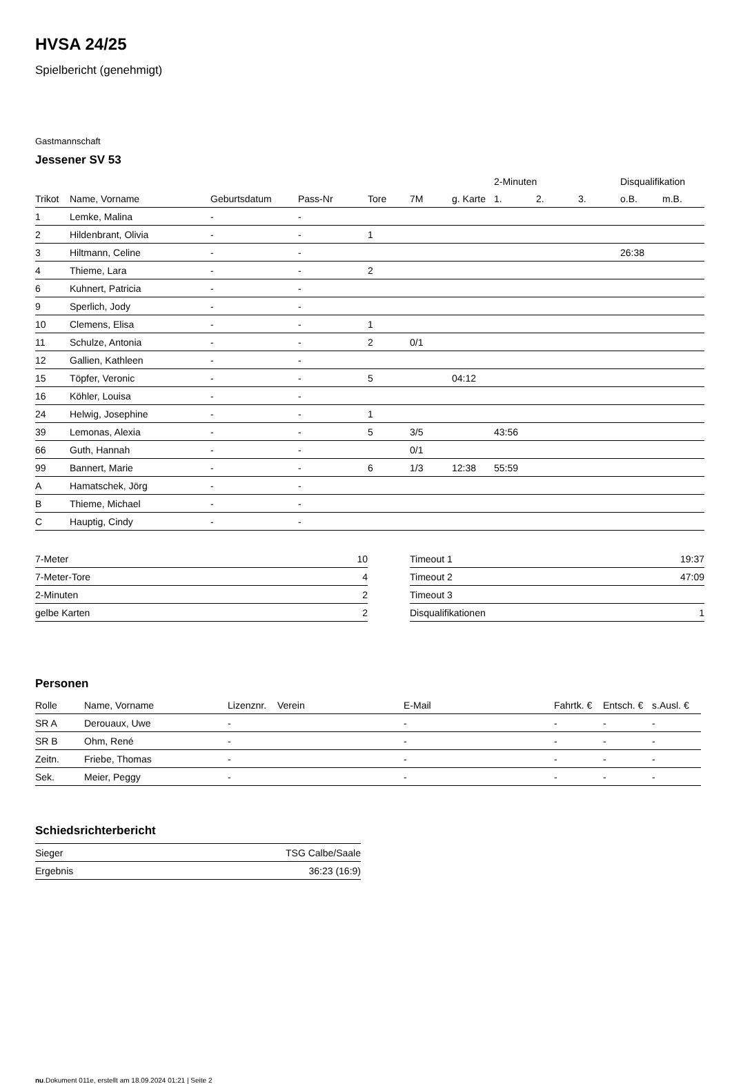HVSA 24/25
Spielbericht (genehmigt)
Gastmannschaft
Jessener SV 53
| | | | | | | | 2-Minuten | | | Disqualifikation | |
| --- | --- | --- | --- | --- | --- | --- | --- | --- | --- | --- | --- |
| Trikot | Name, Vorname | Geburtsdatum | Pass-Nr | Tore | 7M | g. Karte | 1. | 2. | 3. | o.B. | m.B. |
| 1 | Lemke, Malina | - | - | | | | | | | | |
| 2 | Hildenbrant, Olivia | - | - | 1 | | | | | | | |
| 3 | Hiltmann, Celine | - | - | | | | | | | 26:38 | |
| 4 | Thieme, Lara | - | - | 2 | | | | | | | |
| 6 | Kuhnert, Patricia | - | - | | | | | | | | |
| 9 | Sperlich, Jody | - | - | | | | | | | | |
| 10 | Clemens, Elisa | - | - | 1 | | | | | | | |
| 11 | Schulze, Antonia | - | - | 2 | 0/1 | | | | | | |
| 12 | Gallien, Kathleen | - | - | | | | | | | | |
| 15 | Töpfer, Veronic | - | - | 5 | | 04:12 | | | | | |
| 16 | Köhler, Louisa | - | - | | | | | | | | |
| 24 | Helwig, Josephine | - | - | 1 | | | | | | | |
| 39 | Lemonas, Alexia | - | - | 5 | 3/5 | | 43:56 | | | | |
| 66 | Guth, Hannah | - | - | | 0/1 | | | | | | |
| 99 | Bannert, Marie | - | - | 6 | 1/3 | 12:38 | 55:59 | | | | |
| A | Hamatschek, Jörg | - | - | | | | | | | | |
| B | Thieme, Michael | - | - | | | | | | | | |
| C | Hauptig, Cindy | - | - | | | | | | | | |
| 7-Meter | 10 |
| 7-Meter-Tore | 4 |
| 2-Minuten | 2 |
| gelbe Karten | 2 |
| Timeout 1 | 19:37 |
| Timeout 2 | 47:09 |
| Timeout 3 | |
| Disqualifikationen | 1 |
Personen
| Rolle | Name, Vorname | Lizenznr. | Verein | E-Mail | Fahrtk. € | Entsch. € | s.Ausl. € |
| --- | --- | --- | --- | --- | --- | --- | --- |
| SR A | Derouaux, Uwe | - | | - | - | - | - |
| SR B | Ohm, René | - | | - | - | - | - |
| Zeitn. | Friebe, Thomas | - | | - | - | - | - |
| Sek. | Meier, Peggy | - | | - | - | - | - |
Schiedsrichterbericht
| Sieger | TSG Calbe/Saale |
| Ergebnis | 36:23 (16:9) |
nu.Dokument 011e, erstellt am 18.09.2024 01:21 | Seite 2